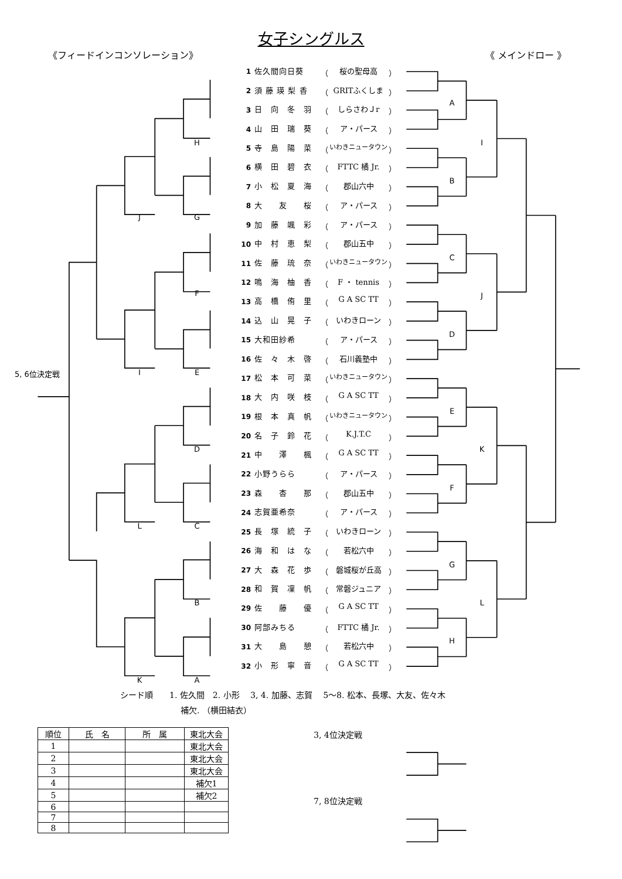女子シングルス
《フィードインコンソレーション》 《 メインドロー 》
1 佐久間向日葵 （ 桜の聖母高 ）
2 須 藤 瑛 梨 香 （ GRITふくしま ）
3 日　向　冬　羽 （ しらさわＪr ） A
4 山　田　瑞　葵 （ ア・パース ）
H 5 寺　島　陽　菜 （ いわきニュータウン ） I
6 横　田　碧　衣 （ FTTC 橘 Jr. ）
7 小　松　夏　海 （ 郡山六中 ） B
8 大　　友　　桜 （ ア・パース ）
J G 9 加　藤　颯　彩 （ ア・パース ）
10 中　村　恵　梨 （ 郡山五中 ）
11 佐　藤　琉　奈 （ いわきニュータウン ） C
12 鳴　海　柚　香 （ F ・ tennis ）
F 13 高　橋　侑　里 （ G A SC TT ） J
14 込　山　晃　子 （ いわきローン ）
15 大和田紗希 （ ア・パース ） D
16 佐　々　木　啓 （ 石川義塾中 ）
5, 6位決定戦 I E 17 松　本　可　菜 （ いわきニュータウン ）
18 大　内　咲　枝 （ G A SC TT ）
19 根　本　真　帆 （ いわきニュータウン ） E
20 名　子　鈴　花 （ K.J.T.C ）
D 21 中　　澤　　楓 （ G A SC TT ） K
22 小野うらら （ ア・パース ）
23 森　　杏　　那 （ 郡山五中 ） F
24 志賀亜希奈 （ ア・パース ）
L C 25 長　塚　統　子 （ いわきローン ）
26 海　和　は　な （ 若松六中 ）
27 大　森　花　歩 （ 磐城桜が丘高 ） G
28 和　賀　凜　帆 （ 常磐ジュニア ）
B 29 佐　　藤　　優 （ G A SC TT ） L
30 阿部みちる （ FTTC 橘 Jr. ）
31 大　　島　　憩 （ 若松六中 ） H
32 小　形　寧　音 （ G A SC TT ）
K A
シード順　　1. 佐久間　2. 小形　 3, 4. 加藤、志賀　 5～8. 松本、長塚、大友、佐々木
補欠. （横田結衣）
| 順位 | 氏 名 | 所 属 | 東北大会 |
| --- | --- | --- | --- |
| 1 | | | 東北大会 |
| 2 | | | 東北大会 |
| 3 | | | 東北大会 |
| 4 | | | 補欠1 |
| 5 | | | 補欠2 |
| 6 | | | |
| 7 | | | |
| 8 | | | |
3, 4位決定戦
7, 8位決定戦